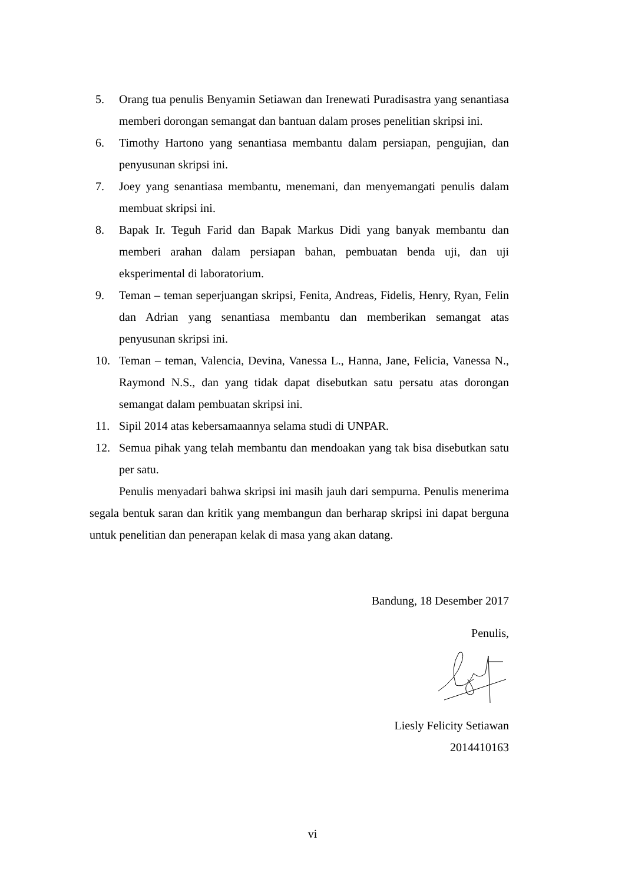5. Orang tua penulis Benyamin Setiawan dan Irenewati Puradisastra yang senantiasa memberi dorongan semangat dan bantuan dalam proses penelitian skripsi ini.
6. Timothy Hartono yang senantiasa membantu dalam persiapan, pengujian, dan penyusunan skripsi ini.
7. Joey yang senantiasa membantu, menemani, dan menyemangati penulis dalam membuat skripsi ini.
8. Bapak Ir. Teguh Farid dan Bapak Markus Didi yang banyak membantu dan memberi arahan dalam persiapan bahan, pembuatan benda uji, dan uji eksperimental di laboratorium.
9. Teman – teman seperjuangan skripsi, Fenita, Andreas, Fidelis, Henry, Ryan, Felin dan Adrian yang senantiasa membantu dan memberikan semangat atas penyusunan skripsi ini.
10. Teman – teman, Valencia, Devina, Vanessa L., Hanna, Jane, Felicia, Vanessa N., Raymond N.S., dan yang tidak dapat disebutkan satu persatu atas dorongan semangat dalam pembuatan skripsi ini.
11. Sipil 2014 atas kebersamaannya selama studi di UNPAR.
12. Semua pihak yang telah membantu dan mendoakan yang tak bisa disebutkan satu per satu.
Penulis menyadari bahwa skripsi ini masih jauh dari sempurna. Penulis menerima segala bentuk saran dan kritik yang membangun dan berharap skripsi ini dapat berguna untuk penelitian dan penerapan kelak di masa yang akan datang.
Bandung, 18 Desember 2017
Penulis,
Liesly Felicity Setiawan
2014410163
vi